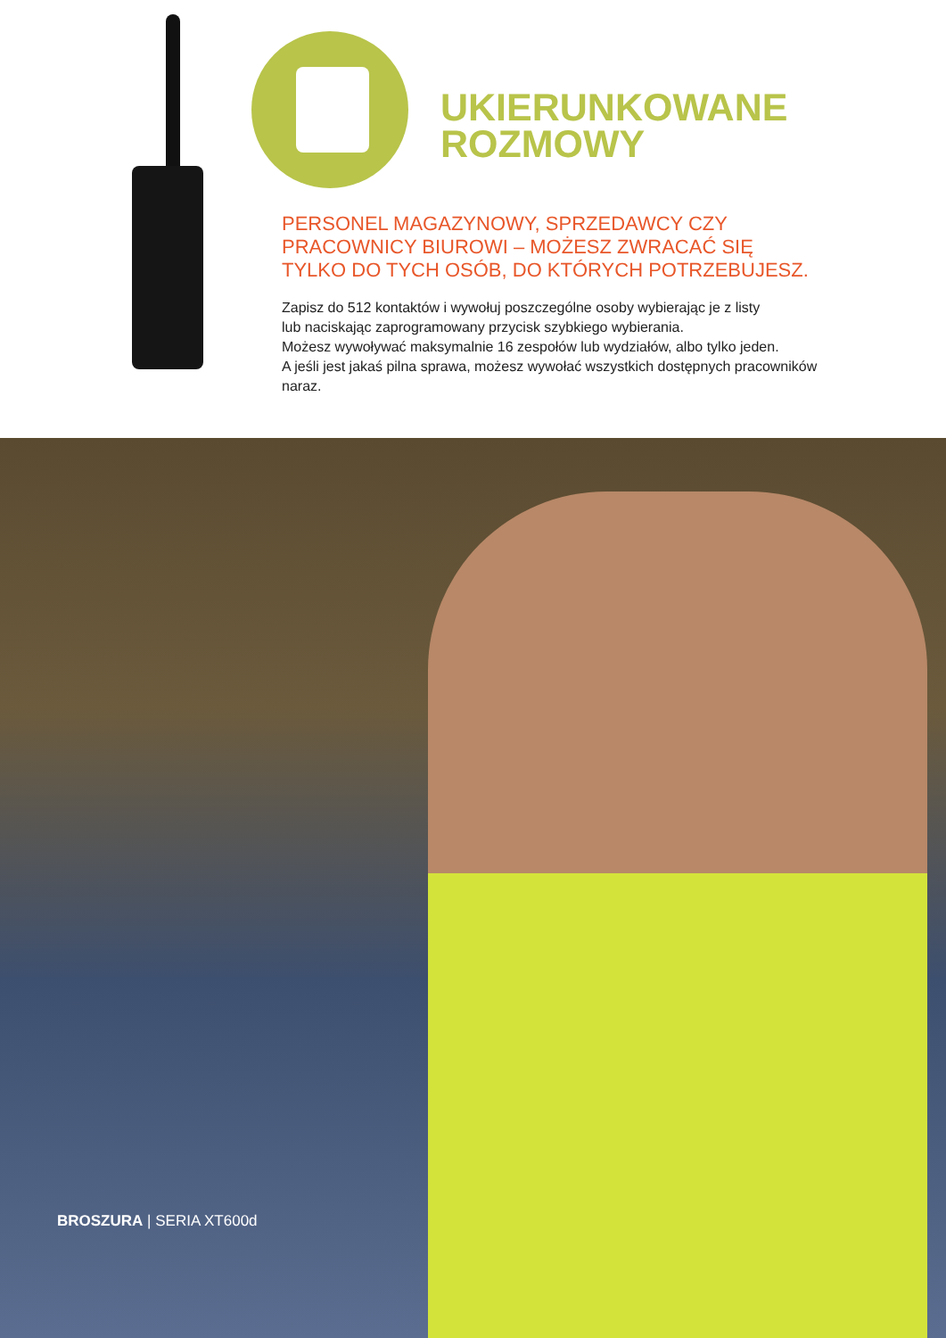UKIERUNKOWANE
ROZMOWY
PERSONEL MAGAZYNOWY, SPRZEDAWCY CZY
PRACOWNICY BIUROWI – MOŻESZ ZWRACAĆ SIĘ
TYLKO DO TYCH OSÓB, DO KTÓRYCH POTRZEBUJESZ.
Zapisz do 512 kontaktów i wywołuj poszczególne osoby wybierając je z listy
lub naciskając zaprogramowany przycisk szybkiego wybierania.
Możesz wywoływać maksymalnie 16 zespołów lub wydziałów, albo tylko jeden.
A jeśli jest jakaś pilna sprawa, możesz wywołać wszystkich dostępnych pracowników
naraz.
BROSZURA | SERIA XT600d